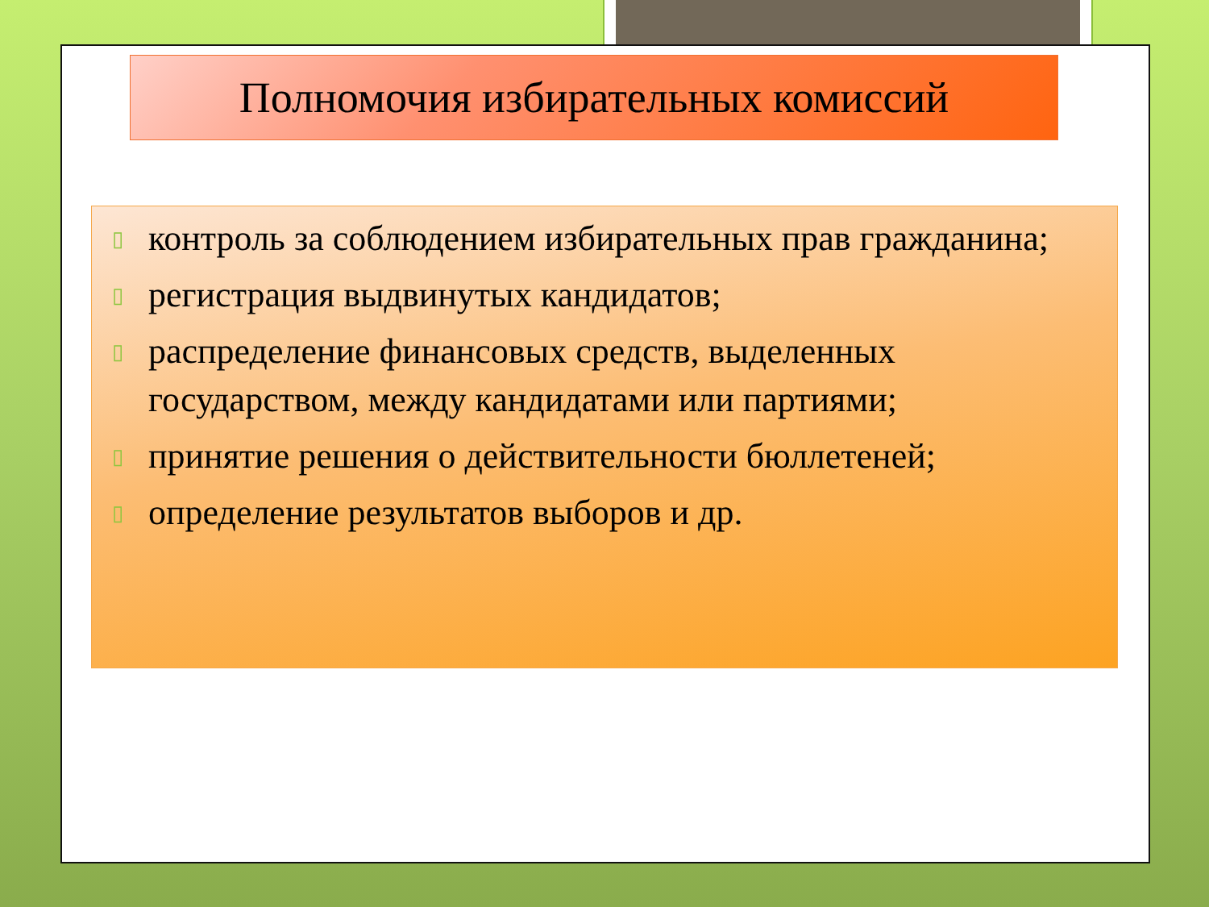Полномочия избирательных комиссий
▯ контроль за соблюдением избирательных прав гражданина;
▯ регистрация выдвинутых кандидатов;
▯ распределение финансовых средств, выделенных государством, между кандидатами или партиями;
▯ принятие решения о действительности бюллетеней;
▯ определение результатов выборов и др.